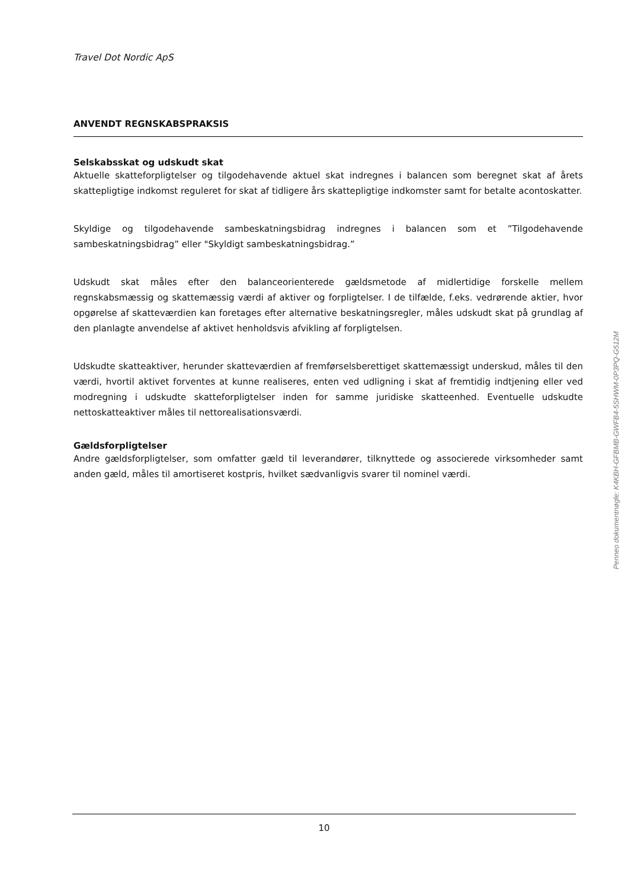Travel Dot Nordic ApS
ANVENDT REGNSKABSPRAKSIS
Selskabsskat og udskudt skat
Aktuelle skatteforpligtelser og tilgodehavende aktuel skat indregnes i balancen som beregnet skat af årets skattepligtige indkomst reguleret for skat af tidligere års skattepligtige indkomster samt for betalte acontoskatter.
Skyldige og tilgodehavende sambeskatningsbidrag indregnes i balancen som et ”Tilgodehavende sambeskatningsbidrag” eller "Skyldigt sambeskatningsbidrag.”
Udskudt skat måles efter den balanceorienterede gældsmetode af midlertidige forskelle mellem regnskabsmæssig og skattemæssig værdi af aktiver og forpligtelser. I de tilfælde, f.eks. vedrørende aktier, hvor opgørelse af skatteværdien kan foretages efter alternative beskatningsregler, måles udskudt skat på grundlag af den planlagte anvendelse af aktivet henholdsvis afvikling af forpligtelsen.
Udskudte skatteaktiver, herunder skatteværdien af fremførselsberettiget skattemæssigt underskud, måles til den værdi, hvortil aktivet forventes at kunne realiseres, enten ved udligning i skat af fremtidig indtjening eller ved modregning i udskudte skatteforpligtelser inden for samme juridiske skatteenhed. Eventuelle udskudte nettoskatteaktiver måles til nettorealisationsværdi.
Gældsforpligtelser
Andre gældsforpligtelser, som omfatter gæld til leverandører, tilknyttede og associerede virksomheder samt anden gæld, måles til amortiseret kostpris, hvilket sædvanligvis svarer til nominel værdi.
10
Penneo dokumentnøgle: K4KBH-GFBMB-GWFB4-5SHWM-0P3PQ-G512M